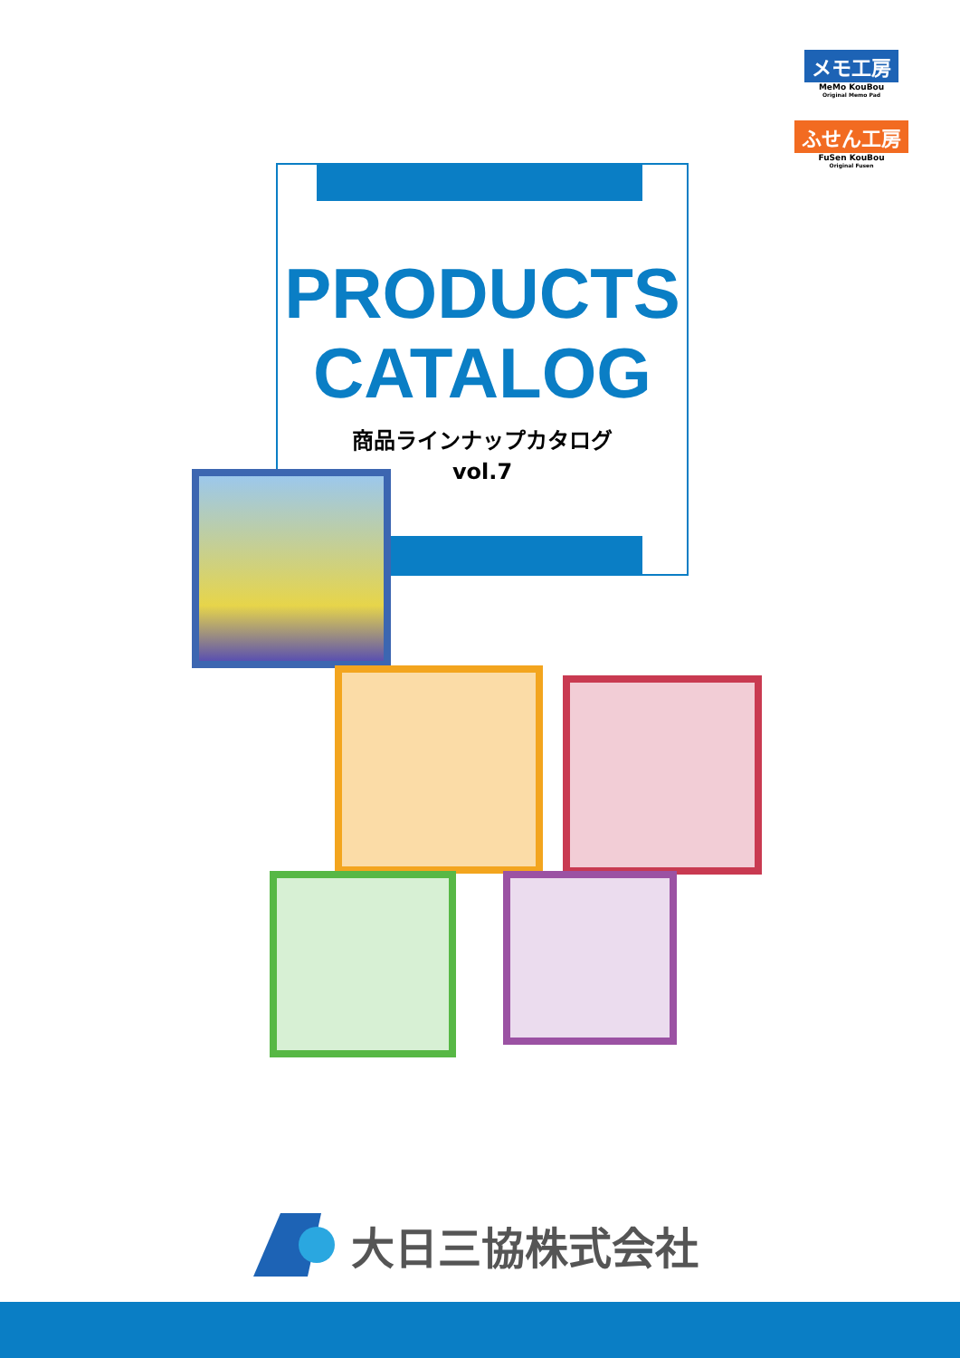メモ工房
MeMo KouBou
Original Memo Pad
ふせん工房
FuSen KouBou
Original Fusen
PRODUCTS
CATALOG
商品ラインナップカタログ
vol.7
大日三協株式会社